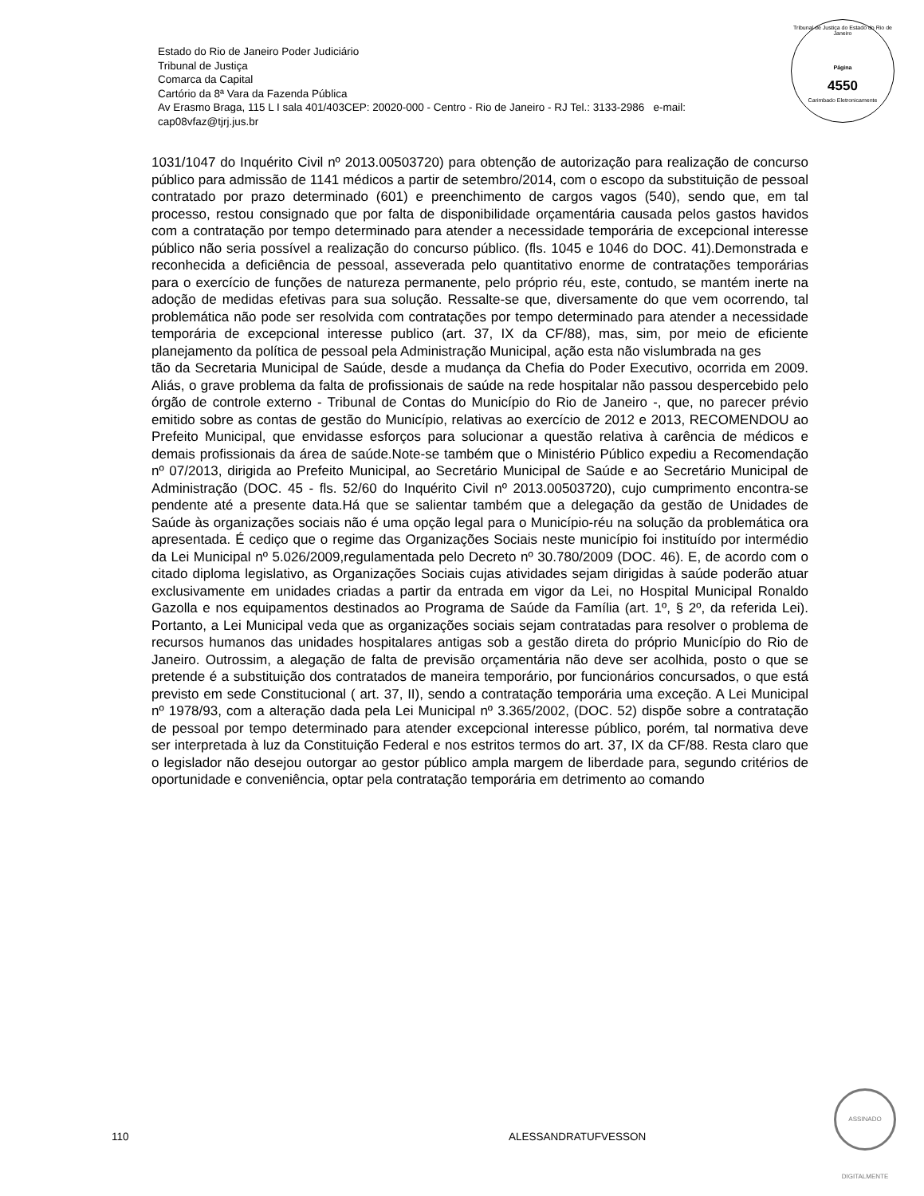Estado do Rio de Janeiro Poder Judiciário
Tribunal de Justiça
Comarca da Capital
Cartório da 8ª Vara da Fazenda Pública
Av Erasmo Braga, 115 L I sala 401/403CEP: 20020-000 - Centro - Rio de Janeiro - RJ Tel.: 3133-2986 e-mail:
cap08vfaz@tjrj.jus.br
Tribunal de Justiça do Estado do Rio de Janeiro
Página
4550
Carimbado Eletronicamente
1031/1047 do Inquérito Civil nº 2013.00503720) para obtenção de autorização para realização de concurso público para admissão de 1141 médicos a partir de setembro/2014, com o escopo da substituição de pessoal contratado por prazo determinado (601) e preenchimento de cargos vagos (540), sendo que, em tal processo, restou consignado que por falta de disponibilidade orçamentária causada pelos gastos havidos com a contratação por tempo determinado para atender a necessidade temporária de excepcional interesse público não seria possível a realização do concurso público. (fls. 1045 e 1046 do DOC. 41).Demonstrada e reconhecida a deficiência de pessoal, asseverada pelo quantitativo enorme de contratações temporárias para o exercício de funções de natureza permanente, pelo próprio réu, este, contudo, se mantém inerte na adoção de medidas efetivas para sua solução. Ressalte-se que, diversamente do que vem ocorrendo, tal problemática não pode ser resolvida com contratações por tempo determinado para atender a necessidade temporária de excepcional interesse publico (art. 37, IX da CF/88), mas, sim, por meio de eficiente planejamento da política de pessoal pela Administração Municipal, ação esta não vislumbrada na ges
tão da Secretaria Municipal de Saúde, desde a mudança da Chefia do Poder Executivo, ocorrida em 2009. Aliás, o grave problema da falta de profissionais de saúde na rede hospitalar não passou despercebido pelo órgão de controle externo - Tribunal de Contas do Município do Rio de Janeiro -, que, no parecer prévio emitido sobre as contas de gestão do Município, relativas ao exercício de 2012 e 2013, RECOMENDOU ao Prefeito Municipal, que envidasse esforços para solucionar a questão relativa à carência de médicos e demais profissionais da área de saúde.Note-se também que o Ministério Público expediu a Recomendação nº 07/2013, dirigida ao Prefeito Municipal, ao Secretário Municipal de Saúde e ao Secretário Municipal de Administração (DOC. 45 - fls. 52/60 do Inquérito Civil nº 2013.00503720), cujo cumprimento encontra-se pendente até a presente data.Há que se salientar também que a delegação da gestão de Unidades de Saúde às organizações sociais não é uma opção legal para o Município-réu na solução da problemática ora apresentada. É cediço que o regime das Organizações Sociais neste município foi instituído por intermédio da Lei Municipal nº 5.026/2009,regulamentada pelo Decreto nº 30.780/2009 (DOC. 46). E, de acordo com o citado diploma legislativo, as Organizações Sociais cujas atividades sejam dirigidas à saúde poderão atuar exclusivamente em unidades criadas a partir da entrada em vigor da Lei, no Hospital Municipal Ronaldo Gazolla e nos equipamentos destinados ao Programa de Saúde da Família (art. 1º, § 2º, da referida Lei). Portanto, a Lei Municipal veda que as organizações sociais sejam contratadas para resolver o problema de recursos humanos das unidades hospitalares antigas sob a gestão direta do próprio Município do Rio de Janeiro. Outrossim, a alegação de falta de previsão orçamentária não deve ser acolhida, posto o que se pretende é a substituição dos contratados de maneira temporário, por funcionários concursados, o que está previsto em sede Constitucional ( art. 37, II), sendo a contratação temporária uma exceção. A Lei Municipal nº 1978/93, com a alteração dada pela Lei Municipal nº 3.365/2002, (DOC. 52) dispõe sobre a contratação de pessoal por tempo determinado para atender excepcional interesse público, porém, tal normativa deve ser interpretada à luz da Constituição Federal e nos estritos termos do art. 37, IX da CF/88. Resta claro que o legislador não desejou outorgar ao gestor público ampla margem de liberdade para, segundo critérios de oportunidade e conveniência, optar pela contratação temporária em detrimento ao comando
ASSINADO DIGITALMENTE
110 ALESSANDRATUFVESSON